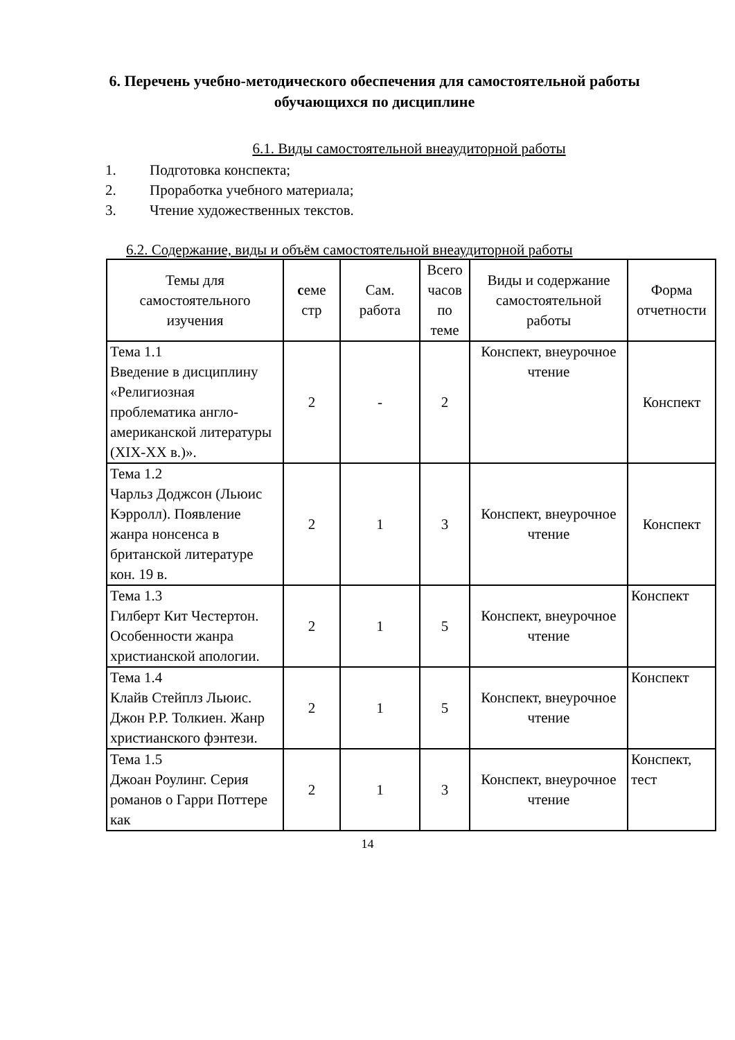6. Перечень учебно-методического обеспечения для самостоятельной работы обучающихся по дисциплине
6.1. Виды самостоятельной внеаудиторной работы
1. Подготовка конспекта;
2. Проработка учебного материала;
3. Чтение художественных текстов.
6.2. Содержание, виды и объём самостоятельной внеаудиторной работы
| Темы для самостоятельного изучения | с еме стр | Сам. работа | Всего часов по теме | Виды и содержание самостоятельной работы | Форма отчетности |
| --- | --- | --- | --- | --- | --- |
| Тема 1.1 Введение в дисциплину «Религиозная проблематика англо-американской литературы (XIX-XX в.)». | 2 | - | 2 | Конспект, внеурочное чтение | Конспект |
| Тема 1.2 Чарльз Доджсон (Льюис Кэрролл). Появление жанра нонсенса в британской литературе кон. 19 в. | 2 | 1 | 3 | Конспект, внеурочное чтение | Конспект |
| Тема 1.3 Гилберт Кит Честертон. Особенности жанра христианской апологии. | 2 | 1 | 5 | Конспект, внеурочное чтение | Конспект |
| Тема 1.4 Клайв Стейплз Льюис. Джон Р.Р. Толкиен. Жанр христианского фэнтези. | 2 | 1 | 5 | Конспект, внеурочное чтение | Конспект |
| Тема 1.5 Джоан Роулинг. Серия романов о Гарри Поттере как | 2 | 1 | 3 | Конспект, внеурочное чтение | Конспект, тест |
14